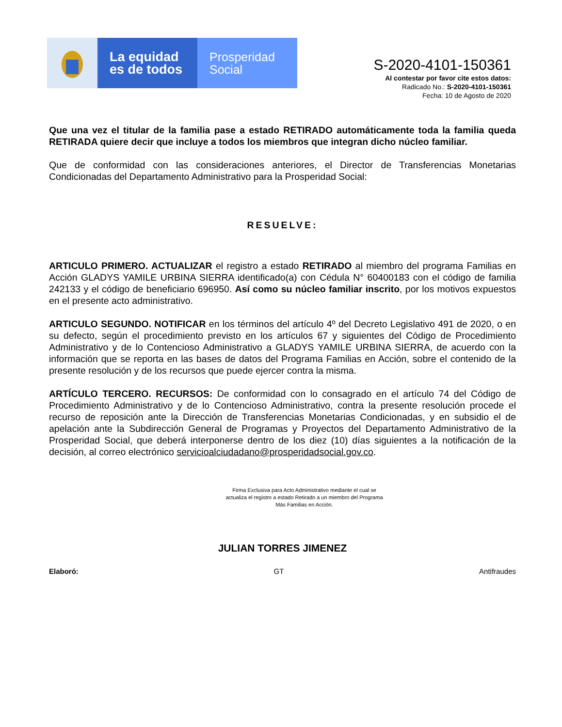La equidad
es de todos
Prosperidad
Social
S-2020-4101-150361
Al contestar por favor cite estos datos:
Radicado No.: S-2020-4101-150361
Fecha: 10 de Agosto de 2020
Que una vez el titular de la familia pase a estado RETIRADO automáticamente toda la familia queda RETIRADA quiere decir que incluye a todos los miembros que integran dicho núcleo familiar.
Que de conformidad con las consideraciones anteriores, el Director de Transferencias Monetarias Condicionadas del Departamento Administrativo para la Prosperidad Social:
RESUELVE:
ARTICULO PRIMERO. ACTUALIZAR el registro a estado RETIRADO al miembro del programa Familias en Acción GLADYS YAMILE URBINA SIERRA identificado(a) con Cédula N° 60400183 con el código de familia 242133 y el código de beneficiario 696950. Así como su núcleo familiar inscrito, por los motivos expuestos en el presente acto administrativo.
ARTICULO SEGUNDO. NOTIFICAR en los términos del artículo 4º del Decreto Legislativo 491 de 2020, o en su defecto, según el procedimiento previsto en los artículos 67 y siguientes del Código de Procedimiento Administrativo y de lo Contencioso Administrativo a GLADYS YAMILE URBINA SIERRA, de acuerdo con la información que se reporta en las bases de datos del Programa Familias en Acción, sobre el contenido de la presente resolución y de los recursos que puede ejercer contra la misma.
ARTÍCULO TERCERO. RECURSOS: De conformidad con lo consagrado en el artículo 74 del Código de Procedimiento Administrativo y de lo Contencioso Administrativo, contra la presente resolución procede el recurso de reposición ante la Dirección de Transferencias Monetarias Condicionadas, y en subsidio el de apelación ante la Subdirección General de Programas y Proyectos del Departamento Administrativo de la Prosperidad Social, que deberá interponerse dentro de los diez (10) días siguientes a la notificación de la decisión, al correo electrónico servicioalciudadano@prosperidadsocial.gov.co.
Firma Exclusiva para Acto Administrativo mediante el cual se
actualiza el registro a estado Retirado a un miembro del Programa
Más Familias en Acción.
JULIAN TORRES JIMENEZ
Elaboró: GT Antifraudes